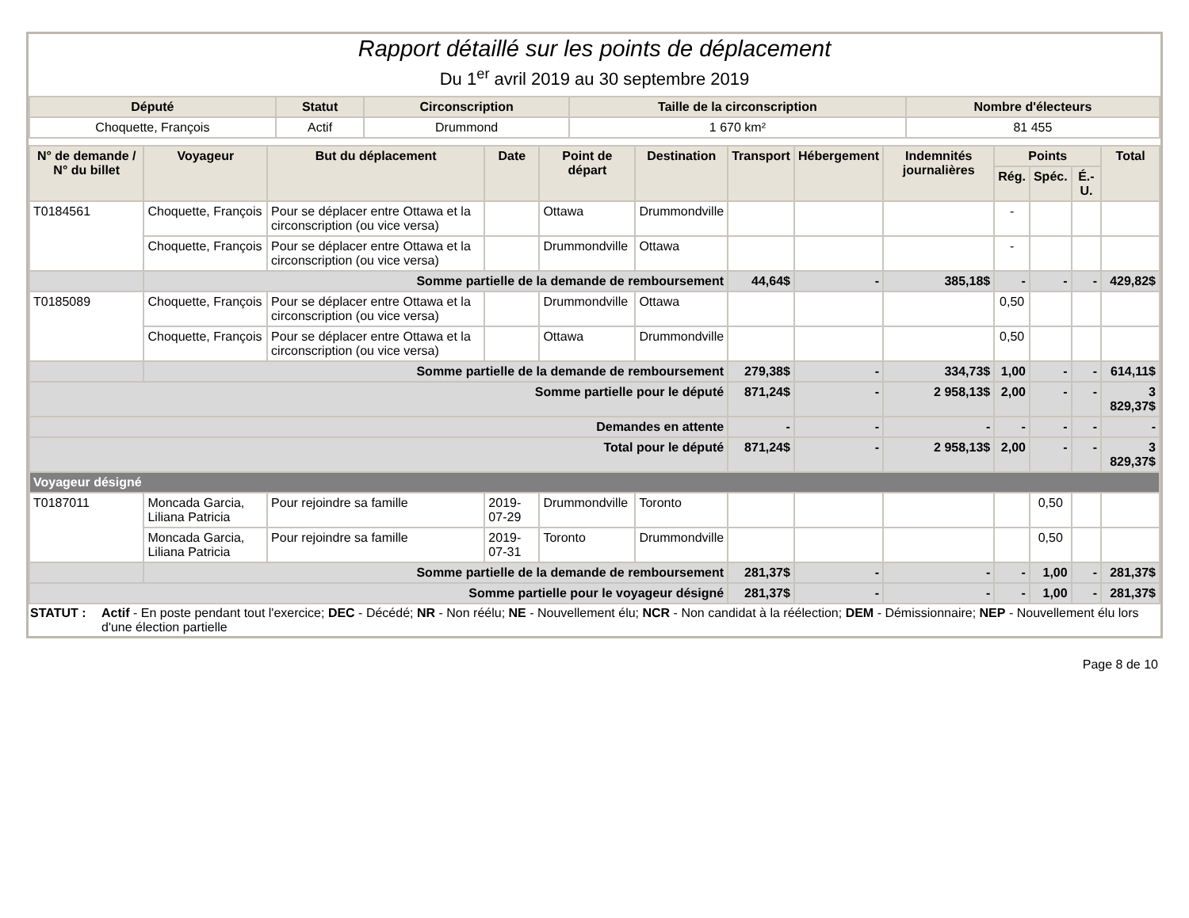Rapport détaillé sur les points de déplacement
Du 1<sup>er</sup> avril 2019 au 30 septembre 2019
| Député | Statut | Circonscription | Taille de la circonscription | Nombre d'électeurs |
| --- | --- | --- | --- | --- |
| Choquette, François | Actif | Drummond | 1 670 km² | 81 455 |
| N° de demande / N° du billet | Voyageur | But du déplacement | Date | Point de départ | Destination | Transport | Hébergement | Indemnités journalières | Points | | | Total |
| --- | --- | --- | --- | --- | --- | --- | --- | --- | --- | --- | --- | --- |
| | | | | | | | | | Rég. | Spéc. | É.-U. | |
| T0184561 | Choquette, François | Pour se déplacer entre Ottawa et la circonscription (ou vice versa) | | Ottawa | Drummondville | | | | - | | | |
| | Choquette, François | Pour se déplacer entre Ottawa et la circonscription (ou vice versa) | | Drummondville | Ottawa | | | | - | | | |
| | Somme partielle de la demande de remboursement | | | | | 44,64$ | - | 385,18$ | - | - | - | 429,82$ |
| T0185089 | Choquette, François | Pour se déplacer entre Ottawa et la circonscription (ou vice versa) | | Drummondville | Ottawa | | | | 0,50 | | | |
| | Choquette, François | Pour se déplacer entre Ottawa et la circonscription (ou vice versa) | | Ottawa | Drummondville | | | | 0,50 | | | |
| | Somme partielle de la demande de remboursement | | | | | 279,38$ | - | 334,73$ | 1,00 | - | - | 614,11$ |
| Somme partielle pour le député | | | | | | 871,24$ | - | 2 958,13$ | 2,00 | - | - | 3 829,37$ |
| Demandes en attente | | | | | | - | - | - | - | - | - | - |
| Total pour le député | | | | | | 871,24$ | - | 2 958,13$ | 2,00 | - | - | 3 829,37$ |
| Voyageur désigné | | | | | | | | | | | | |
| T0187011 | Moncada Garcia, Liliana Patricia | Pour rejoindre sa famille | 2019-07-29 | Drummondville | Toronto | | | | | 0,50 | | |
| | Moncada Garcia, Liliana Patricia | Pour rejoindre sa famille | 2019-07-31 | Toronto | Drummondville | | | | | 0,50 | | |
| | Somme partielle de la demande de remboursement | | | | | 281,37$ | - | - | - | 1,00 | - | 281,37$ |
| Somme partielle pour le voyageur désigné | | | | | | 281,37$ | - | - | - | 1,00 | - | 281,37$ |
STATUT : Actif - En poste pendant tout l'exercice; DEC - Décédé; NR - Non réélu; NE - Nouvellement élu; NCR - Non candidat à la réélection; DEM - Démissionnaire; NEP - Nouvellement élu lors d'une élection partielle
Page 8 de 10